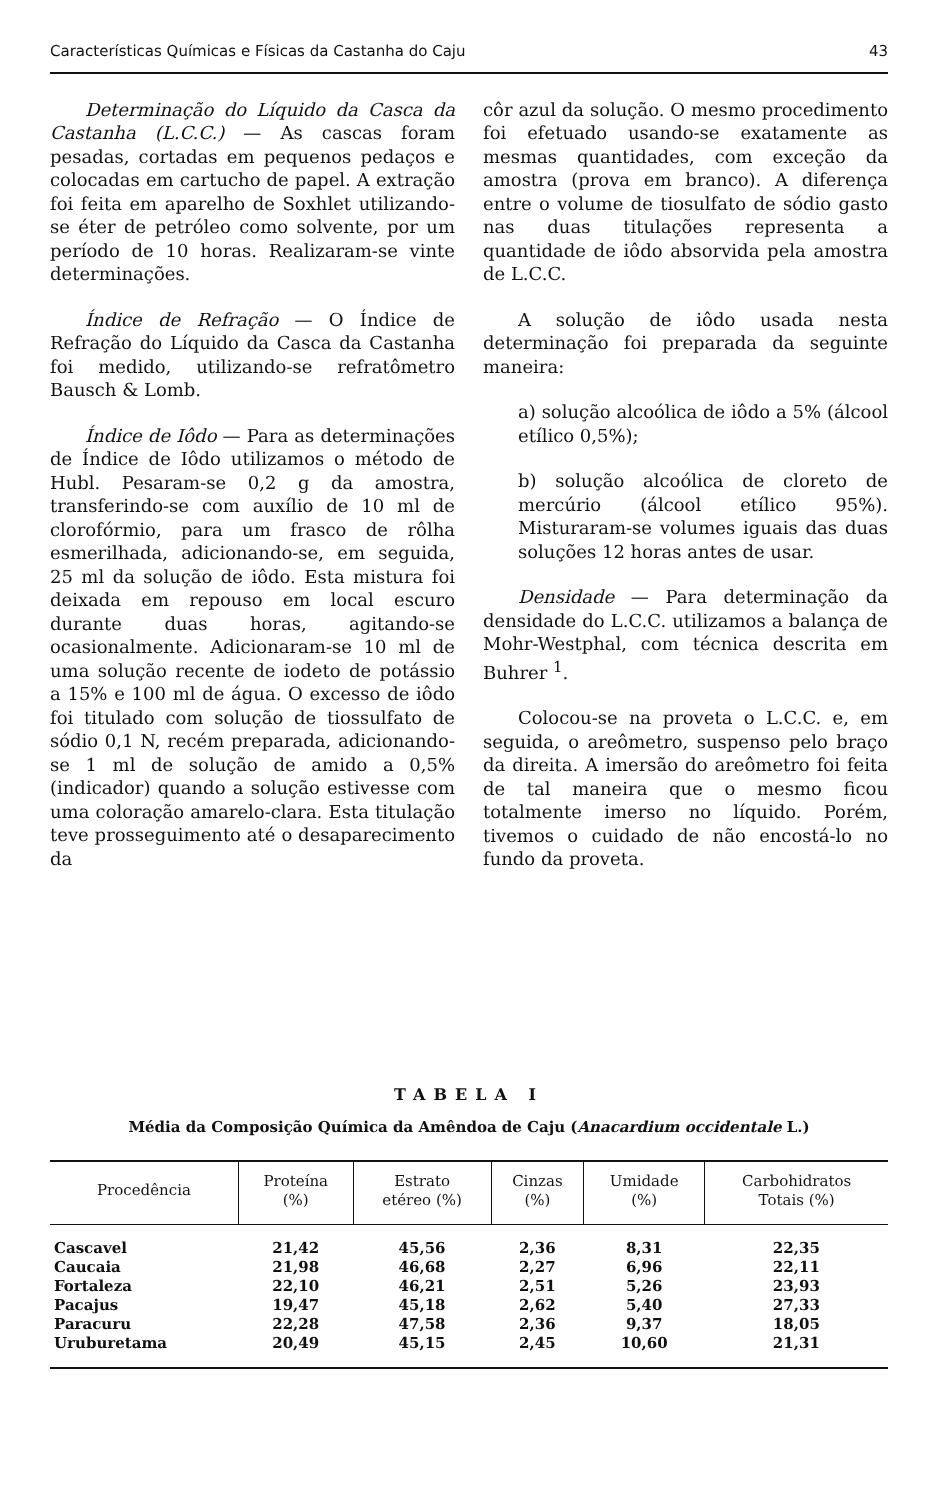Características Químicas e Físicas da Castanha do Caju 43
Determinação do Líquido da Casca da Castanha (L.C.C.) — As cascas foram pesadas, cortadas em pequenos pedaços e colocadas em cartucho de papel. A extração foi feita em aparelho de Soxhlet utilizando-se éter de petróleo como solvente, por um período de 10 horas. Realizaram-se vinte determinações.
Índice de Refração — O Índice de Refração do Líquido da Casca da Castanha foi medido, utilizando-se refratômetro Bausch & Lomb.
Índice de Iôdo — Para as determinações de Índice de Iôdo utilizamos o método de Hubl. Pesaram-se 0,2 g da amostra, transferindo-se com auxílio de 10 ml de clorofórmio, para um frasco de rôlha esmerilhada, adicionando-se, em seguida, 25 ml da solução de iôdo. Esta mistura foi deixada em repouso em local escuro durante duas horas, agitando-se ocasionalmente. Adicionaram-se 10 ml de uma solução recente de iodeto de potássio a 15% e 100 ml de água. O excesso de iôdo foi titulado com solução de tiossulfato de sódio 0,1 N, recém preparada, adicionando-se 1 ml de solução de amido a 0,5% (indicador) quando a solução estivesse com uma coloração amarelo-clara. Esta titulação teve prosseguimento até o desaparecimento da
côr azul da solução. O mesmo procedimento foi efetuado usando-se exatamente as mesmas quantidades, com exceção da amostra (prova em branco). A diferença entre o volume de tiosulfato de sódio gasto nas duas titulações representa a quantidade de iôdo absorvida pela amostra de L.C.C.
A solução de iôdo usada nesta determinação foi preparada da seguinte maneira:
a) solução alcoólica de iôdo a 5% (álcool etílico 0,5%);
b) solução alcoólica de cloreto de mercúrio (álcool etílico 95%). Misturaram-se volumes iguais das duas soluções 12 horas antes de usar.
Densidade — Para determinação da densidade do L.C.C. utilizamos a balança de Mohr-Westphal, com técnica descrita em Buhrer <sup>1</sup>.
Colocou-se na proveta o L.C.C. e, em seguida, o areômetro, suspenso pelo braço da direita. A imersão do areômetro foi feita de tal maneira que o mesmo ficou totalmente imerso no líquido. Porém, tivemos o cuidado de não encostá-lo no fundo da proveta.
TABELA I
Média da Composição Química da Amêndoa de Caju (Anacardium occidentale L.)
| Procedência | Proteína (%) | Estrato etéreo (%) | Cinzas (%) | Umidade (%) | Carbohidratos Totais (%) |
| --- | --- | --- | --- | --- | --- |
| Cascavel | 21,42 | 45,56 | 2,36 | 8,31 | 22,35 |
| Caucaia | 21,98 | 46,68 | 2,27 | 6,96 | 22,11 |
| Fortaleza | 22,10 | 46,21 | 2,51 | 5,26 | 23,93 |
| Pacajus | 19,47 | 45,18 | 2,62 | 5,40 | 27,33 |
| Paracuru | 22,28 | 47,58 | 2,36 | 9,37 | 18,05 |
| Uruburetama | 20,49 | 45,15 | 2,45 | 10,60 | 21,31 |